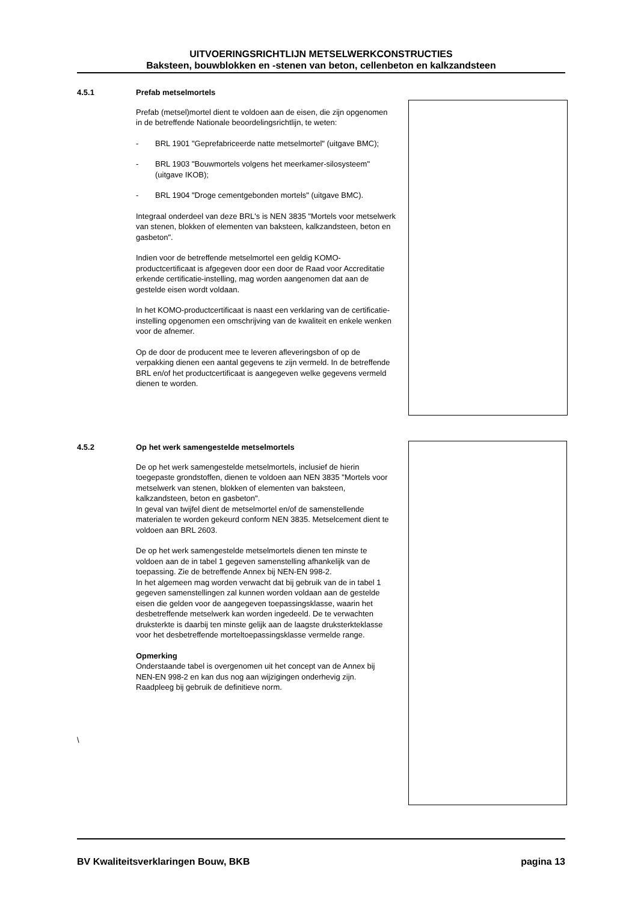UITVOERINGSRICHTLIJN METSELWERKCONSTRUCTIES
Baksteen, bouwblokken en -stenen van beton, cellenbeton en kalkzandsteen
4.5.1
Prefab metselmortels
Prefab (metsel)mortel dient te voldoen aan de eisen, die zijn opgenomen in de betreffende Nationale beoordelingsrichtlijn, te weten:
- BRL 1901 "Geprefabriceerde natte metselmortel" (uitgave BMC);
- BRL 1903 "Bouwmortels volgens het meerkamer-silosysteem" (uitgave IKOB);
- BRL 1904 "Droge cementgebonden mortels" (uitgave BMC).
Integraal onderdeel van deze BRL's is NEN 3835 "Mortels voor metselwerk van stenen, blokken of elementen van baksteen, kalkzandsteen, beton en gasbeton".
Indien voor de betreffende metselmortel een geldig KOMO-productcertificaat is afgegeven door een door de Raad voor Accreditatie erkende certificatie-instelling, mag worden aangenomen dat aan de gestelde eisen wordt voldaan.
In het KOMO-productcertificaat is naast een verklaring van de certificatie-instelling opgenomen een omschrijving van de kwaliteit en enkele wenken voor de afnemer.
Op de door de producent mee te leveren afleveringsbon of op de verpakking dienen een aantal gegevens te zijn vermeld. In de betreffende BRL en/of het productcertificaat is aangegeven welke gegevens vermeld dienen te worden.
4.5.2
Op het werk samengestelde metselmortels
De op het werk samengestelde metselmortels, inclusief de hierin toegepaste grondstoffen, dienen te voldoen aan NEN 3835 "Mortels voor metselwerk van stenen, blokken of elementen van baksteen, kalkzandsteen, beton en gasbeton".
In geval van twijfel dient de metselmortel en/of de samenstellende materialen te worden gekeurd conform NEN 3835. Metselcement dient te voldoen aan BRL 2603.
De op het werk samengestelde metselmortels dienen ten minste te voldoen aan de in tabel 1 gegeven samenstelling afhankelijk van de toepassing. Zie de betreffende Annex bij NEN-EN 998-2.
In het algemeen mag worden verwacht dat bij gebruik van de in tabel 1 gegeven samenstellingen zal kunnen worden voldaan aan de gestelde eisen die gelden voor de aangegeven toepassingsklasse, waarin het desbetreffende metselwerk kan worden ingedeeld. De te verwachten druksterkte is daarbij ten minste gelijk aan de laagste druksterkteklasse voor het desbetreffende morteltoepassingsklasse vermelde range.
Opmerking
Onderstaande tabel is overgenomen uit het concept van de Annex bij NEN-EN 998-2 en kan dus nog aan wijzigingen onderhevig zijn. Raadpleeg bij gebruik de definitieve norm.
\
BV Kwaliteitsverklaringen Bouw, BKB pagina 13